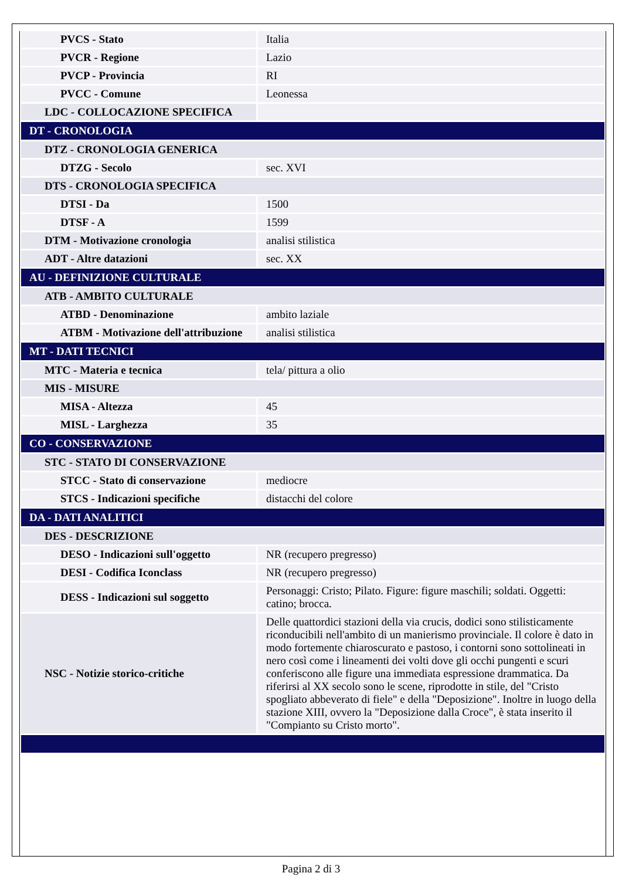| PVCS - Stato | Italia |
| PVCR - Regione | Lazio |
| PVCP - Provincia | RI |
| PVCC - Comune | Leonessa |
| LDC - COLLOCAZIONE SPECIFICA | |
| DT - CRONOLOGIA | |
| DTZ - CRONOLOGIA GENERICA | |
| DTZG - Secolo | sec. XVI |
| DTS - CRONOLOGIA SPECIFICA | |
| DTSI - Da | 1500 |
| DTSF - A | 1599 |
| DTM - Motivazione cronologia | analisi stilistica |
| ADT - Altre datazioni | sec. XX |
| AU - DEFINIZIONE CULTURALE | |
| ATB - AMBITO CULTURALE | |
| ATBD - Denominazione | ambito laziale |
| ATBM - Motivazione dell'attribuzione | analisi stilistica |
| MT - DATI TECNICI | |
| MTC - Materia e tecnica | tela/ pittura a olio |
| MIS - MISURE | |
| MISA - Altezza | 45 |
| MISL - Larghezza | 35 |
| CO - CONSERVAZIONE | |
| STC - STATO DI CONSERVAZIONE | |
| STCC - Stato di conservazione | mediocre |
| STCS - Indicazioni specifiche | distacchi del colore |
| DA - DATI ANALITICI | |
| DES - DESCRIZIONE | |
| DESO - Indicazioni sull'oggetto | NR (recupero pregresso) |
| DESI - Codifica Iconclass | NR (recupero pregresso) |
| DESS - Indicazioni sul soggetto | Personaggi: Cristo; Pilato. Figure: figure maschili; soldati. Oggetti: catino; brocca. |
| NSC - Notizie storico-critiche | Delle quattordici stazioni della via crucis, dodici sono stilisticamente riconducibili nell'ambito di un manierismo provinciale. Il colore è dato in modo fortemente chiaroscurato e pastoso, i contorni sono sottolineati in nero così come i lineamenti dei volti dove gli occhi pungenti e scuri conferiscono alle figure una immediata espressione drammatica. Da riferirsi al XX secolo sono le scene, riprodotte in stile, del "Cristo spogliato abbeverato di fiele" e della "Deposizione". Inoltre in luogo della stazione XIII, ovvero la "Deposizione dalla Croce", è stata inserito il "Compianto su Cristo morto". |
Pagina 2 di 3